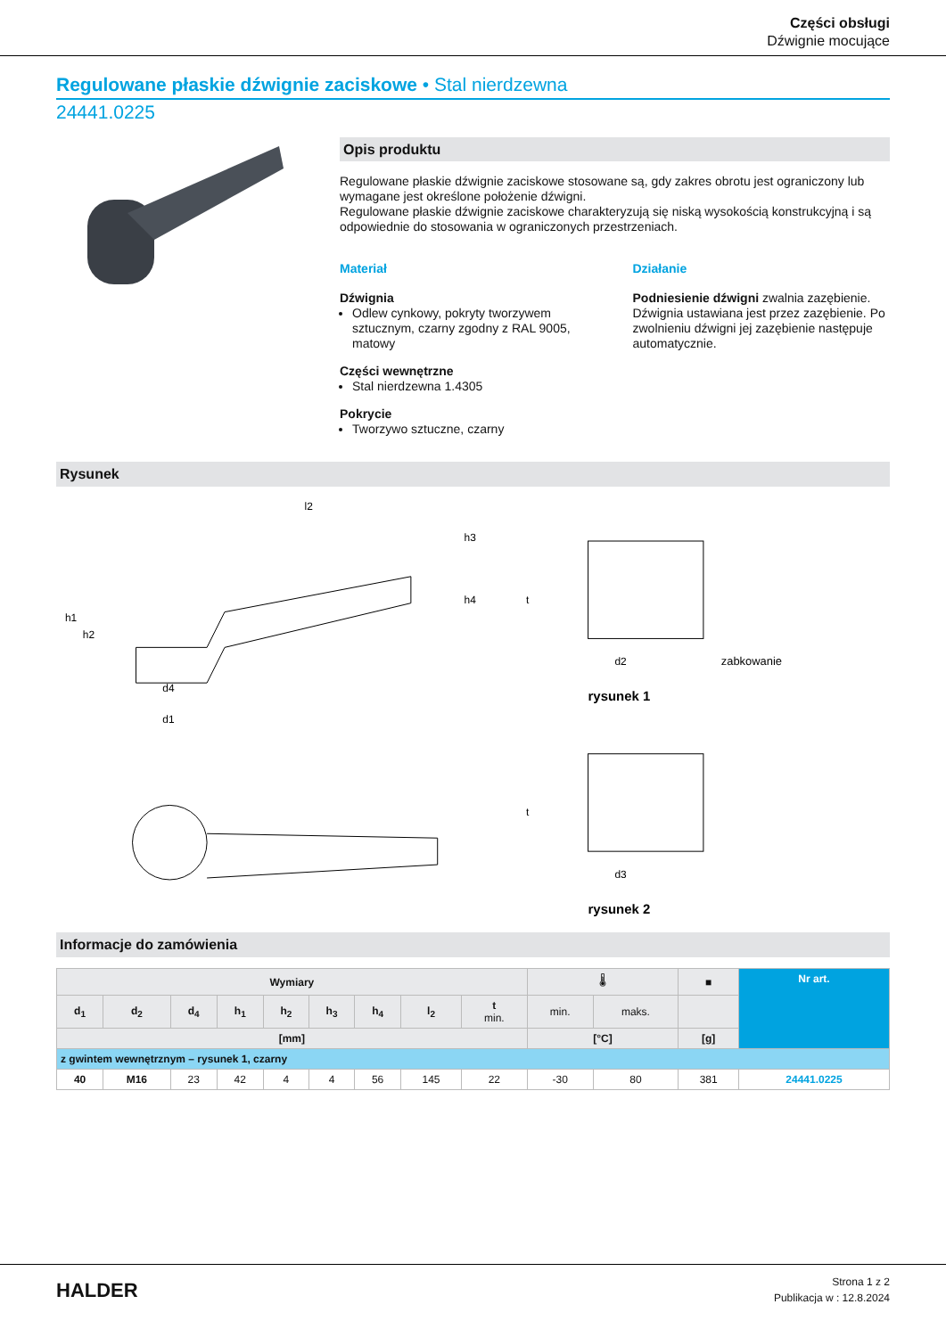Części obsługi
Dźwignie mocujące
Regulowane płaskie dźwignie zaciskowe • Stal nierdzewna
24441.0225
Opis produktu
Regulowane płaskie dźwignie zaciskowe stosowane są, gdy zakres obrotu jest ograniczony lub wymagane jest określone położenie dźwigni.
Regulowane płaskie dźwignie zaciskowe charakteryzują się niską wysokością konstrukcyjną i są odpowiednie do stosowania w ograniczonych przestrzeniach.
Materiał
Dźwignia
Odlew cynkowy, pokryty tworzywem sztucznym, czarny zgodny z RAL 9005, matowy
Części wewnętrzne
Stal nierdzewna 1.4305
Pokrycie
Tworzywo sztuczne, czarny
Działanie
Podniesienie dźwigni zwalnia zazębienie. Dźwignia ustawiana jest przez zazębienie. Po zwolnieniu dźwigni jej zazębienie następuje automatycznie.
Rysunek
l2
h1
h2
d4
d1
h3
h4
d2
zabkowanie
rysunek 1
d3
rysunek 2
t
t
Informacje do zamówienia
| Wymiary | | | | | | | | | 🌡 | | ■ | Nr art. |
| --- | --- | --- | --- | --- | --- | --- | --- | --- | --- | --- | --- | --- |
| d<sub>1</sub> | d<sub>2</sub> | d<sub>4</sub> | h<sub>1</sub> | h<sub>2</sub> | h<sub>3</sub> | h<sub>4</sub> | l<sub>2</sub> | t min. | min. | maks. | | |
| [mm] | | | | | | | | | [°C] | | [g] | |
| z gwintem wewnętrznym – rysunek 1, czarny | | | | | | | | | | | | |
| 40 | M16 | 23 | 42 | 4 | 4 | 56 | 145 | 22 | -30 | 80 | 381 | 24441.0225 |
HALDER
Strona 1 z 2
Publikacja w : 12.8.2024